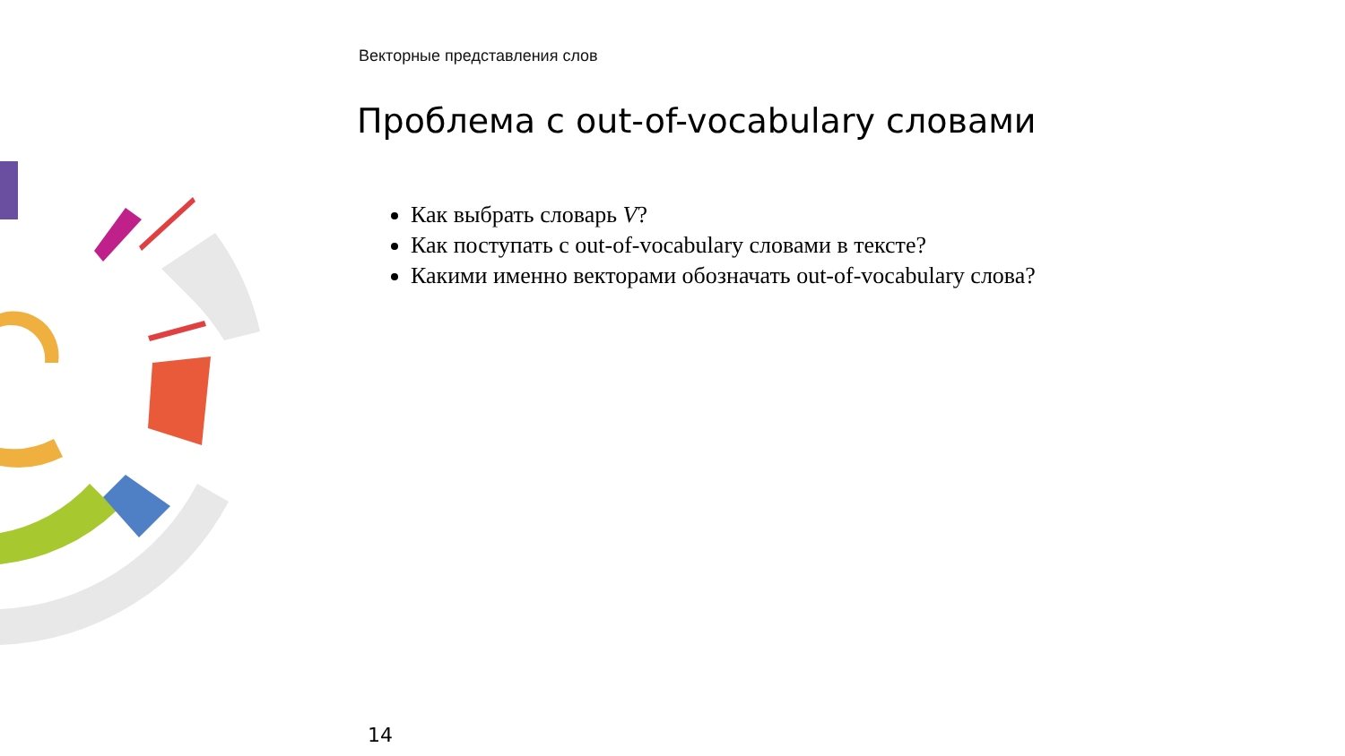Векторные представления слов
Проблема с out-of-vocabulary словами
Как выбрать словарь V?
Как поступать с out-of-vocabulary словами в тексте?
Какими именно векторами обозначать out-of-vocabulary слова?
14